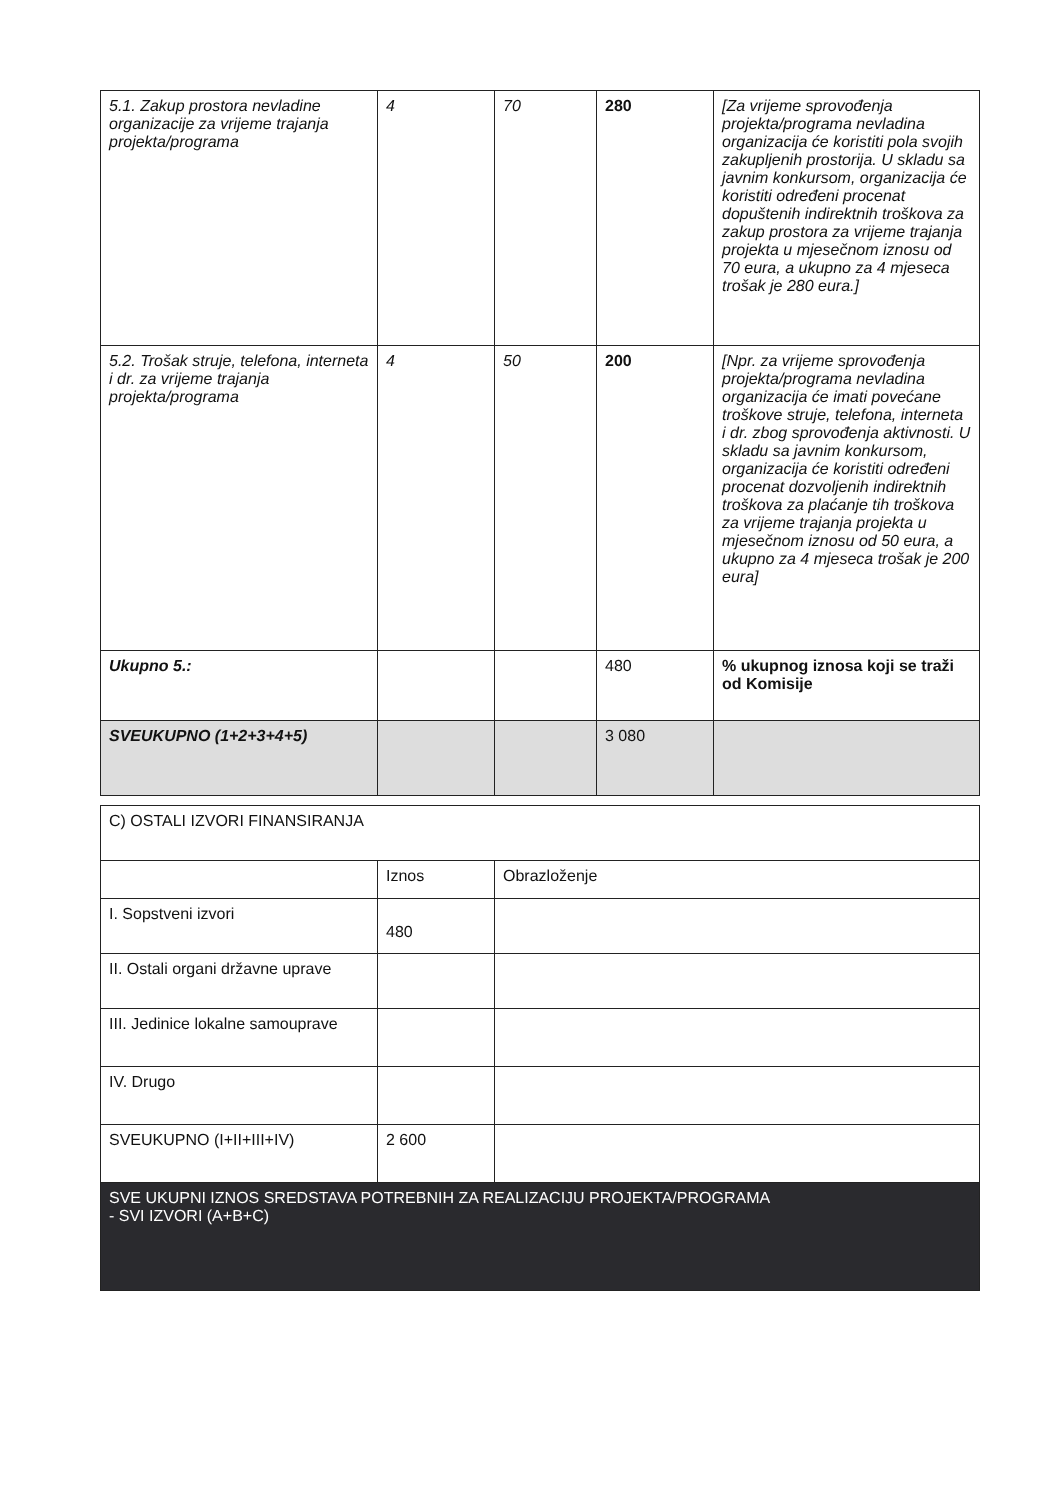| 5.1. Zakup prostora nevladine organizacije za vrijeme trajanja projekta/programa | 4 | 70 | 280 | [Za vrijeme sprovođenja projekta/programa nevladina organizacija će koristiti pola svojih zakupljenih prostorija. U skladu sa javnim konkursom, organizacija će koristiti određeni procenat dopuštenih indirektnih troškova za zakup prostora za vrijeme trajanja projekta u mjesečnom iznosu od 70 eura, a ukupno za 4 mjeseca trošak je 280 eura.] |
| 5.2. Trošak struje, telefona, interneta i dr. za vrijeme trajanja projekta/programa | 4 | 50 | 200 | [Npr. za vrijeme sprovođenja projekta/programa nevladina organizacija će imati povećane troškove struje, telefona, interneta i dr. zbog sprovođenja aktivnosti. U skladu sa javnim konkursom, organizacija će koristiti određeni procenat dozvoljenih indirektnih troškova za plaćanje tih troškova za vrijeme trajanja projekta u mjesečnom iznosu od 50 eura, a ukupno za 4 mjeseca trošak je 200 eura] |
| Ukupno 5.: | | | 480 | % ukupnog iznosa koji se traži od Komisije |
| SVEUKUPNO (1+2+3+4+5) | | | 3 080 | |
| C) OSTALI IZVORI FINANSIRANJA | | |
| | Iznos | Obrazloženje |
| I. Sopstveni izvori | 480 | |
| II. Ostali organi državne uprave | | |
| III. Jedinice lokalne samouprave | | |
| IV. Drugo | | |
| SVEUKUPNO (I+II+III+IV) | 2 600 | |
| SVE UKUPNI IZNOS SREDSTAVA POTREBNIH ZA REALIZACIJU PROJEKTA/PROGRAMA - SVI IZVORI (A+B+C) | | |